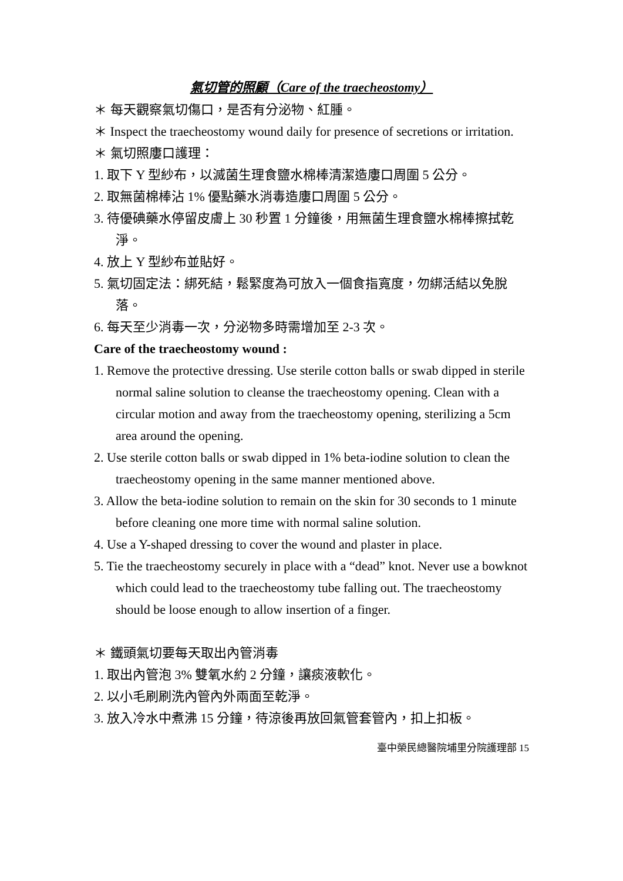氣切管的照顧（Care of the traecheostomy）
＊ 每天觀察氣切傷口，是否有分泌物、紅腫。
＊ Inspect the traecheostomy wound daily for presence of secretions or irritation.
＊ 氣切照廔口護理：
1. 取下 Y 型紗布，以滅菌生理食鹽水棉棒清潔造廔口周圍 5 公分。
2. 取無菌棉棒沾 1% 優點藥水消毒造廔口周圍 5 公分。
3. 待優碘藥水停留皮膚上 30 秒置 1 分鐘後，用無菌生理食鹽水棉棒擦拭乾淨。
4. 放上 Y 型紗布並貼好。
5. 氣切固定法：綁死結，鬆緊度為可放入一個食指寬度，勿綁活結以免脫落。
6. 每天至少消毒一次，分泌物多時需增加至 2-3 次。
Care of the traecheostomy wound :
1. Remove the protective dressing. Use sterile cotton balls or swab dipped in sterile normal saline solution to cleanse the traecheostomy opening. Clean with a circular motion and away from the traecheostomy opening, sterilizing a 5cm area around the opening.
2. Use sterile cotton balls or swab dipped in 1% beta-iodine solution to clean the traecheostomy opening in the same manner mentioned above.
3. Allow the beta-iodine solution to remain on the skin for 30 seconds to 1 minute before cleaning one more time with normal saline solution.
4. Use a Y-shaped dressing to cover the wound and plaster in place.
5. Tie the traecheostomy securely in place with a “dead” knot. Never use a bowknot which could lead to the traecheostomy tube falling out. The traecheostomy should be loose enough to allow insertion of a finger.
＊ 鐵頭氣切要每天取出內管消毒
1. 取出內管泡 3% 雙氧水約 2 分鐘，讓痰液軟化。
2. 以小毛刷刷洗內管內外兩面至乾淨。
3. 放入冷水中煮沸 15 分鐘，待涼後再放回氣管套管內，扣上扣板。
臺中榮民總醫院埔里分院護理部 15